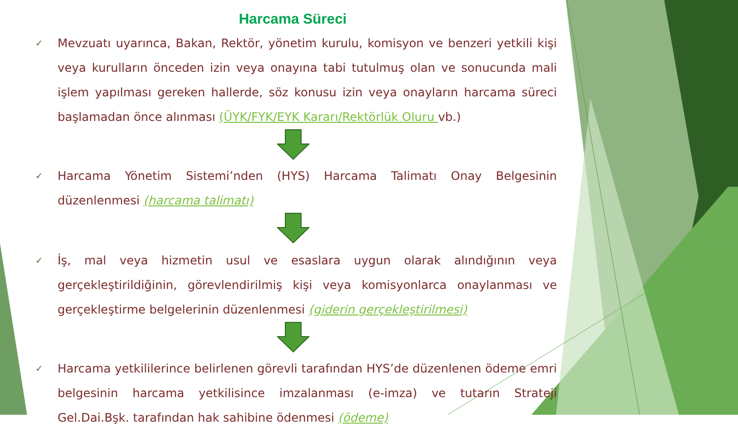Harcama Süreci
✓
Mevzuatı uyarınca, Bakan, Rektör, yönetim kurulu, komisyon ve benzeri yetkili kişi veya kurulların önceden izin veya onayına tabi tutulmuş olan ve sonucunda mali işlem yapılması gereken hallerde, söz konusu izin veya onayların harcama süreci başlamadan önce alınması (ÜYK/FYK/EYK Kararı/Rektörlük Oluru vb.)
✓
Harcama Yönetim Sistemi’nden (HYS) Harcama Talimatı Onay Belgesinin düzenlenmesi (harcama talimatı)
✓
İş, mal veya hizmetin usul ve esaslara uygun olarak alındığının veya gerçekleştirildiğinin, görevlendirilmiş kişi veya komisyonlarca onaylanması ve gerçekleştirme belgelerinin düzenlenmesi (giderin gerçekleştirilmesi)
✓
Harcama yetkililerince belirlenen görevli tarafından HYS’de düzenlenen ödeme emri belgesinin harcama yetkilisince imzalanması (e-imza) ve tutarın Strateji Gel.Dai.Bşk. tarafından hak sahibine ödenmesi (ödeme)